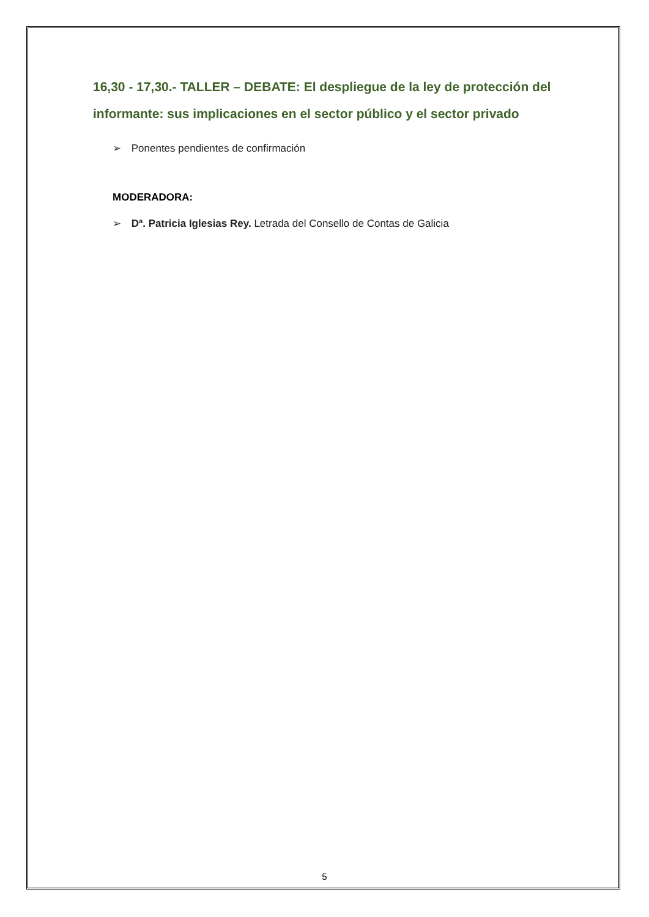16,30 - 17,30.- TALLER – DEBATE: El despliegue de la ley de protección del informante: sus implicaciones en el sector público y el sector privado
➢ Ponentes pendientes de confirmación
MODERADORA:
➢ Dª. Patricia Iglesias Rey. Letrada del Consello de Contas de Galicia
5